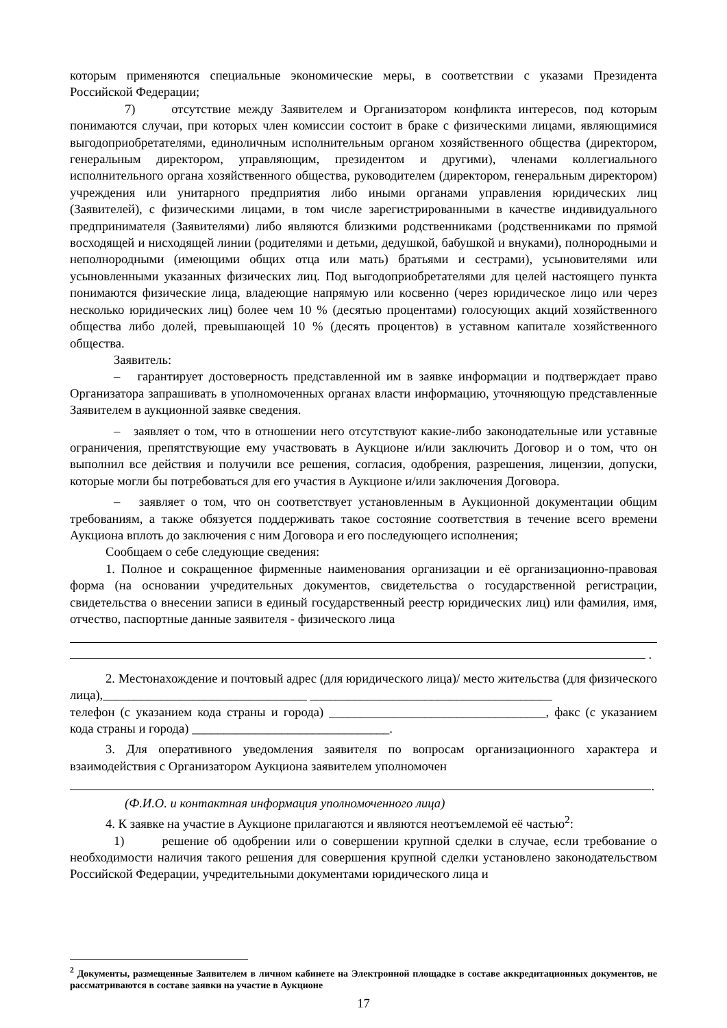которым применяются специальные экономические меры, в соответствии с указами Президента Российской Федерации;
7) отсутствие между Заявителем и Организатором конфликта интересов, под которым понимаются случаи, при которых член комиссии состоит в браке с физическими лицами, являющимися выгодоприобретателями, единоличным исполнительным органом хозяйственного общества (директором, генеральным директором, управляющим, президентом и другими), членами коллегиального исполнительного органа хозяйственного общества, руководителем (директором, генеральным директором) учреждения или унитарного предприятия либо иными органами управления юридических лиц (Заявителей), с физическими лицами, в том числе зарегистрированными в качестве индивидуального предпринимателя (Заявителями) либо являются близкими родственниками (родственниками по прямой восходящей и нисходящей линии (родителями и детьми, дедушкой, бабушкой и внуками), полнородными и неполнородными (имеющими общих отца или мать) братьями и сестрами), усыновителями или усыновленными указанных физических лиц. Под выгодоприобретателями для целей настоящего пункта понимаются физические лица, владеющие напрямую или косвенно (через юридическое лицо или через несколько юридических лиц) более чем 10 % (десятью процентами) голосующих акций хозяйственного общества либо долей, превышающей 10 % (десять процентов) в уставном капитале хозяйственного общества.
Заявитель:
– гарантирует достоверность представленной им в заявке информации и подтверждает право Организатора запрашивать в уполномоченных органах власти информацию, уточняющую представленные Заявителем в аукционной заявке сведения.
– заявляет о том, что в отношении него отсутствуют какие-либо законодательные или уставные ограничения, препятствующие ему участвовать в Аукционе и/или заключить Договор и о том, что он выполнил все действия и получили все решения, согласия, одобрения, разрешения, лицензии, допуски, которые могли бы потребоваться для его участия в Аукционе и/или заключения Договора.
– заявляет о том, что он соответствует установленным в Аукционной документации общим требованиям, а также обязуется поддерживать такое состояние соответствия в течение всего времени Аукциона вплоть до заключения с ним Договора и его последующего исполнения;
Сообщаем о себе следующие сведения:
1. Полное и сокращенное фирменные наименования организации и её организационно-правовая форма (на основании учредительных документов, свидетельства о государственной регистрации, свидетельства о внесении записи в единый государственный реестр юридических лиц) или фамилия, имя, отчество, паспортные данные заявителя - физического лица
.
2. Местонахождение и почтовый адрес (для юридического лица)/ место жительства (для физического лица),________________________________ ______________________________________
телефон (с указанием кода страны и города) __________________________________, факс (с указанием кода страны и города) _______________________________.
3. Для оперативного уведомления заявителя по вопросам организационного характера и взаимодействия с Организатором Аукциона заявителем уполномочен
.
(Ф.И.О. и контактная информация уполномоченного лица)
4. К заявке на участие в Аукционе прилагаются и являются неотъемлемой её частью<sup>2</sup>:
1) решение об одобрении или о совершении крупной сделки в случае, если требование о необходимости наличия такого решения для совершения крупной сделки установлено законодательством Российской Федерации, учредительными документами юридического лица и
<sup>2</sup> Документы, размещенные Заявителем в личном кабинете на Электронной площадке в составе аккредитационных документов, не рассматриваются в составе заявки на участие в Аукционе
17